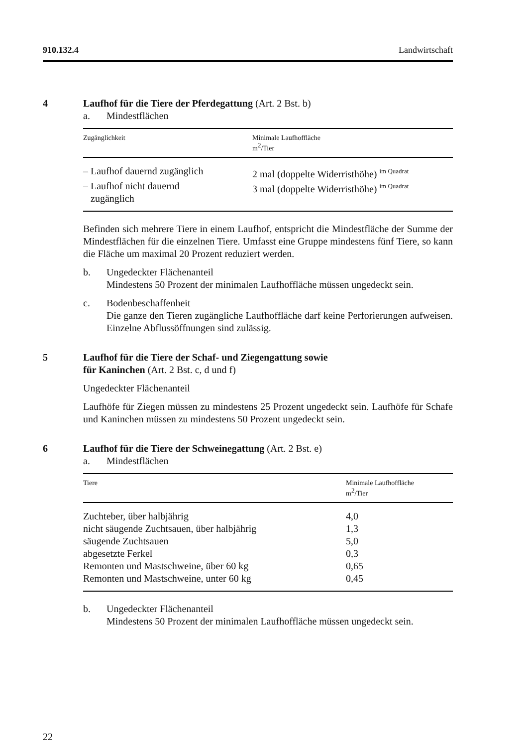910.132.4 Landwirtschaft
4 Laufhof für die Tiere der Pferdegattung (Art. 2 Bst. b)
a. Mindestflächen
| Zugänglichkeit | Minimale Laufhoffläche m<sup>2</sup>/Tier |
| --- | --- |
| – Laufhof dauernd zugänglich | 2 mal (doppelte Widerristhöhe) <sup>im Quadrat</sup> |
| – Laufhof nicht dauernd zugänglich | 3 mal (doppelte Widerristhöhe) <sup>im Quadrat</sup> |
Befinden sich mehrere Tiere in einem Laufhof, entspricht die Mindestfläche der Summe der Mindestflächen für die einzelnen Tiere. Umfasst eine Gruppe mindestens fünf Tiere, so kann die Fläche um maximal 20 Prozent reduziert werden.
b. Ungedeckter Flächenanteil
Mindestens 50 Prozent der minimalen Laufhoffläche müssen ungedeckt sein.
c. Bodenbeschaffenheit
Die ganze den Tieren zugängliche Laufhoffläche darf keine Perforierungen aufweisen. Einzelne Abflussöffnungen sind zulässig.
5 Laufhof für die Tiere der Schaf- und Ziegengattung sowie
für Kaninchen (Art. 2 Bst. c, d und f)
Ungedeckter Flächenanteil
Laufhöfe für Ziegen müssen zu mindestens 25 Prozent ungedeckt sein. Laufhöfe für Schafe und Kaninchen müssen zu mindestens 50 Prozent ungedeckt sein.
6 Laufhof für die Tiere der Schweinegattung (Art. 2 Bst. e)
a. Mindestflächen
| Tiere | Minimale Laufhoffläche m<sup>2</sup>/Tier |
| --- | --- |
| Zuchteber, über halbjährig | 4,0 |
| nicht säugende Zuchtsauen, über halbjährig | 1,3 |
| säugende Zuchtsauen | 5,0 |
| abgesetzte Ferkel | 0,3 |
| Remonten und Mastschweine, über 60 kg | 0,65 |
| Remonten und Mastschweine, unter 60 kg | 0,45 |
b. Ungedeckter Flächenanteil
Mindestens 50 Prozent der minimalen Laufhoffläche müssen ungedeckt sein.
22